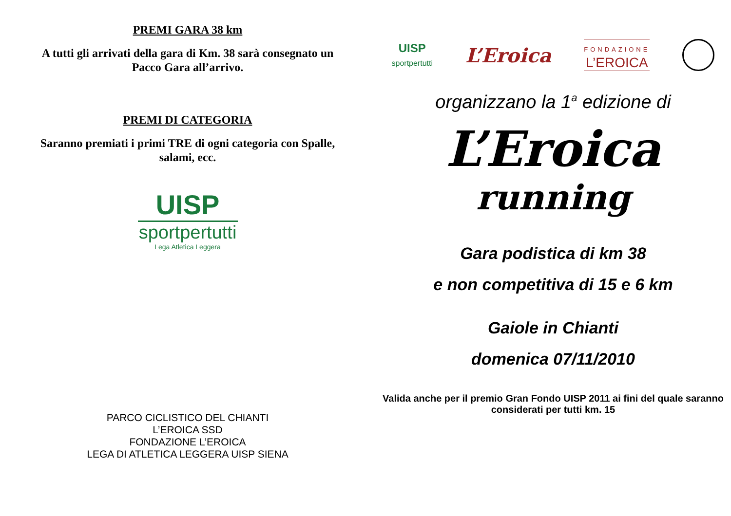PREMI GARA 38 km
A tutti gli arrivati della gara di Km. 38 sarà consegnato un Pacco Gara all’arrivo.
PREMI DI CATEGORIA
Saranno premiati i primi TRE di ogni categoria con Spalle, salami, ecc.
UISP
sportpertutti
Lega Atletica Leggera
PARCO CICLISTICO DEL CHIANTI
L’EROICA SSD
FONDAZIONE L’EROICA
LEGA DI ATLETICA LEGGERA UISP SIENA
UISP
sportpertutti
L’Eroica
FONDAZIONE
L’EROICA
organizzano la 1<sup>a</sup> edizione di
L’Eroica
running
Gara podistica di km 38
e non competitiva di 15 e 6 km
Gaiole in Chianti
domenica 07/11/2010
Valida anche per il premio Gran Fondo UISP 2011 ai fini del quale saranno considerati per tutti km. 15